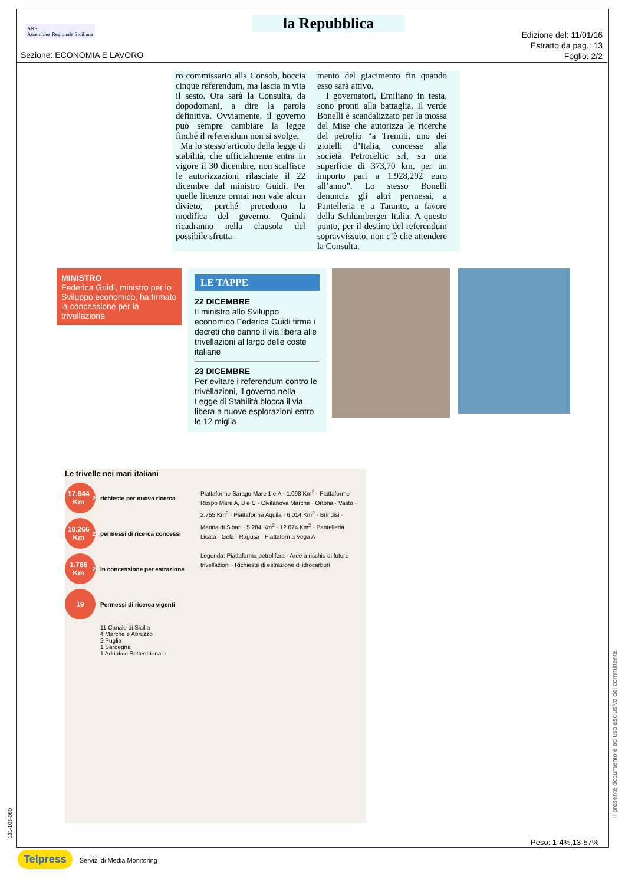ARS
Assemblea Regionale Siciliana
la Repubblica
Edizione del: 11/01/16
Estratto da pag.: 13
Foglio: 2/2
Sezione: ECONOMIA E LAVORO
ro commissario alla Consob, boccia cinque referendum, ma lascia in vita il sesto. Ora sarà la Consulta, da dopodomani, a dire la parola definitiva. Ovviamente, il governo può sempre cambiare la legge finché il referendum non si svolge.
Ma lo stesso articolo della legge di stabilità, che ufficialmente entra in vigore il 30 dicembre, non scalfisce le autorizzazioni rilasciate il 22 dicembre dal ministro Guidi. Per quelle licenze ormai non vale alcun divieto, perché precedono la modifica del governo. Quindi ricadranno nella clausola del possibile sfrutta-
mento del giacimento fin quando esso sarà attivo.
I governatori, Emiliano in testa, sono pronti alla battaglia. Il verde Bonelli è scandalizzato per la mossa del Mise che autorizza le ricerche del petrolio “a Tremiti, uno dei gioielli d’Italia, concesse alla società Petroceltic srl, su una superficie di 373,70 km, per un importo pari a 1.928,292 euro all’anno”. Lo stesso Bonelli denuncia gli altri permessi, a Pantelleria e a Taranto, a favore della Schlumberger Italia. A questo punto, per il destino del referendum sopravvissuto, non c’è che attendere la Consulta.
MINISTRO
Federica Guidi, ministro per lo Sviluppo economico, ha firmato la concessione per la trivellazione
LE TAPPE
22 DICEMBRE
Il ministro allo Sviluppo economico Federica Guidi firma i decreti che danno il via libera alle trivellazioni al largo delle coste italiane
23 DICEMBRE
Per evitare i referendum contro le trivellazioni, il governo nella Legge di Stabilità blocca il via libera a nuove esplorazioni entro le 12 miglia
Le trivelle nei mari italiani
17.644 Km<sup>2</sup>
richieste per nuova ricerca
10.266 Km<sup>2</sup>
permessi di ricerca concessi
1.786 Km<sup>2</sup>
In concessione per estrazione
19
Permessi di ricerca vigenti
11 Canale di Sicilia
4 Marche e Abruzzo
2 Puglia
1 Sardegna
1 Adriatico Settentrionale
Piattaforme Sarago Mare 1 e A · 1.098 Km<sup>2</sup> · Piattaforme Rospo Mare A, B e C · Civitanova Marche · Ortona · Vasto · 2.755 Km<sup>2</sup> · Piattaforma Aquila · 6.014 Km<sup>2</sup> · Brindisi · Marina di Sibari · 5.284 Km<sup>2</sup> · 12.074 Km<sup>2</sup> · Pantelleria · Licata · Gela · Ragusa · Piattaforma Vega A
Legenda: Piattaforma petrolifera · Aree a rischio di future trivellazioni · Richieste di estrazione di idrocarburi
Peso: 1-4%,13-57%
Il presente documento è ad uso esclusivo del committente.
131-103-080
Telpress Servizi di Media Monitoring